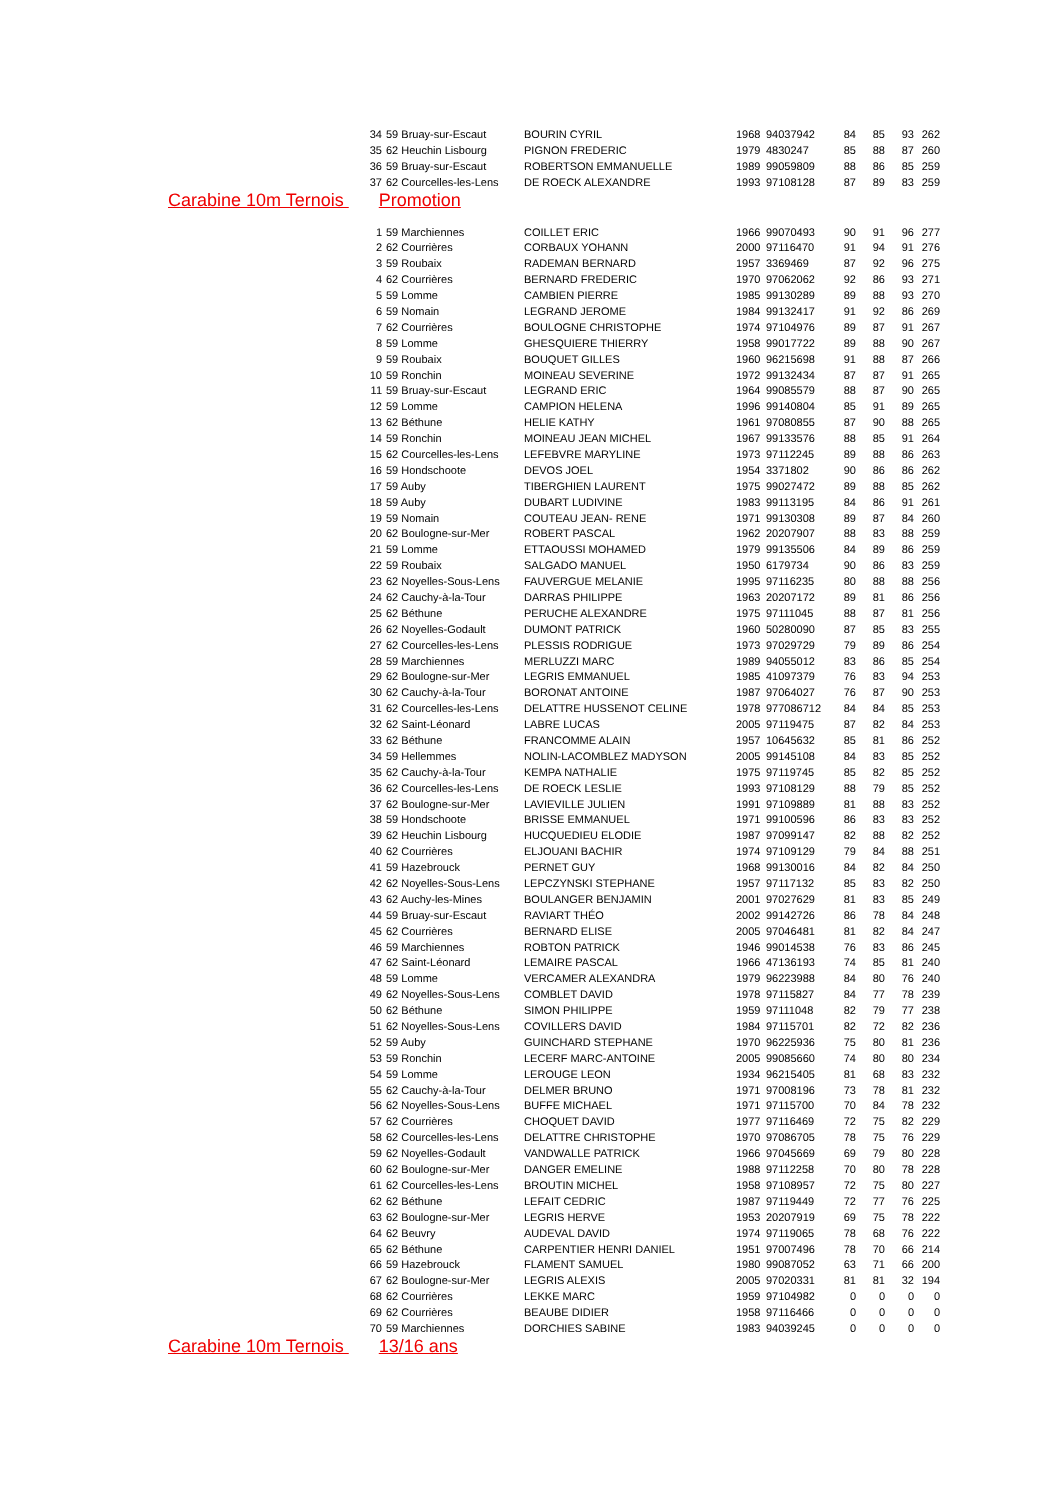| 34 | 59 Bruay-sur-Escaut | BOURIN CYRIL | 1968 | 94037942 | 84 | 85 | 93 | 262 |
| 35 | 62 Heuchin Lisbourg | PIGNON FREDERIC | 1979 | 4830247 | 85 | 88 | 87 | 260 |
| 36 | 59 Bruay-sur-Escaut | ROBERTSON EMMANUELLE | 1989 | 99059809 | 88 | 86 | 85 | 259 |
| 37 | 62 Courcelles-les-Lens | DE ROECK ALEXANDRE | 1993 | 97108128 | 87 | 89 | 83 | 259 |
Carabine 10m Ternois Promotion
| 1 | 59 Marchiennes | COILLET ERIC | 1966 | 99070493 | 90 | 91 | 96 | 277 |
| 2 | 62 Courrières | CORBAUX YOHANN | 2000 | 97116470 | 91 | 94 | 91 | 276 |
| 3 | 59 Roubaix | RADEMAN BERNARD | 1957 | 3369469 | 87 | 92 | 96 | 275 |
| 4 | 62 Courrières | BERNARD FREDERIC | 1970 | 97062062 | 92 | 86 | 93 | 271 |
| 5 | 59 Lomme | CAMBIEN PIERRE | 1985 | 99130289 | 89 | 88 | 93 | 270 |
| 6 | 59 Nomain | LEGRAND JEROME | 1984 | 99132417 | 91 | 92 | 86 | 269 |
| 7 | 62 Courrières | BOULOGNE CHRISTOPHE | 1974 | 97104976 | 89 | 87 | 91 | 267 |
| 8 | 59 Lomme | GHESQUIERE THIERRY | 1958 | 99017722 | 89 | 88 | 90 | 267 |
| 9 | 59 Roubaix | BOUQUET GILLES | 1960 | 96215698 | 91 | 88 | 87 | 266 |
| 10 | 59 Ronchin | MOINEAU SEVERINE | 1972 | 99132434 | 87 | 87 | 91 | 265 |
| 11 | 59 Bruay-sur-Escaut | LEGRAND ERIC | 1964 | 99085579 | 88 | 87 | 90 | 265 |
| 12 | 59 Lomme | CAMPION HELENA | 1996 | 99140804 | 85 | 91 | 89 | 265 |
| 13 | 62 Béthune | HELIE KATHY | 1961 | 97080855 | 87 | 90 | 88 | 265 |
| 14 | 59 Ronchin | MOINEAU JEAN MICHEL | 1967 | 99133576 | 88 | 85 | 91 | 264 |
| 15 | 62 Courcelles-les-Lens | LEFEBVRE MARYLINE | 1973 | 97112245 | 89 | 88 | 86 | 263 |
| 16 | 59 Hondschoote | DEVOS JOEL | 1954 | 3371802 | 90 | 86 | 86 | 262 |
| 17 | 59 Auby | TIBERGHIEN LAURENT | 1975 | 99027472 | 89 | 88 | 85 | 262 |
| 18 | 59 Auby | DUBART LUDIVINE | 1983 | 99113195 | 84 | 86 | 91 | 261 |
| 19 | 59 Nomain | COUTEAU JEAN- RENE | 1971 | 99130308 | 89 | 87 | 84 | 260 |
| 20 | 62 Boulogne-sur-Mer | ROBERT PASCAL | 1962 | 20207907 | 88 | 83 | 88 | 259 |
| 21 | 59 Lomme | ETTAOUSSI MOHAMED | 1979 | 99135506 | 84 | 89 | 86 | 259 |
| 22 | 59 Roubaix | SALGADO MANUEL | 1950 | 6179734 | 90 | 86 | 83 | 259 |
| 23 | 62 Noyelles-Sous-Lens | FAUVERGUE MELANIE | 1995 | 97116235 | 80 | 88 | 88 | 256 |
| 24 | 62 Cauchy-à-la-Tour | DARRAS PHILIPPE | 1963 | 20207172 | 89 | 81 | 86 | 256 |
| 25 | 62 Béthune | PERUCHE ALEXANDRE | 1975 | 97111045 | 88 | 87 | 81 | 256 |
| 26 | 62 Noyelles-Godault | DUMONT PATRICK | 1960 | 50280090 | 87 | 85 | 83 | 255 |
| 27 | 62 Courcelles-les-Lens | PLESSIS RODRIGUE | 1973 | 97029729 | 79 | 89 | 86 | 254 |
| 28 | 59 Marchiennes | MERLUZZI MARC | 1989 | 94055012 | 83 | 86 | 85 | 254 |
| 29 | 62 Boulogne-sur-Mer | LEGRIS EMMANUEL | 1985 | 41097379 | 76 | 83 | 94 | 253 |
| 30 | 62 Cauchy-à-la-Tour | BORONAT ANTOINE | 1987 | 97064027 | 76 | 87 | 90 | 253 |
| 31 | 62 Courcelles-les-Lens | DELATTRE HUSSENOT CELINE | 1978 | 977086712 | 84 | 84 | 85 | 253 |
| 32 | 62 Saint-Léonard | LABRE LUCAS | 2005 | 97119475 | 87 | 82 | 84 | 253 |
| 33 | 62 Béthune | FRANCOMME ALAIN | 1957 | 10645632 | 85 | 81 | 86 | 252 |
| 34 | 59 Hellemmes | NOLIN-LACOMBLEZ MADYSON | 2005 | 99145108 | 84 | 83 | 85 | 252 |
| 35 | 62 Cauchy-à-la-Tour | KEMPA NATHALIE | 1975 | 97119745 | 85 | 82 | 85 | 252 |
| 36 | 62 Courcelles-les-Lens | DE ROECK LESLIE | 1993 | 97108129 | 88 | 79 | 85 | 252 |
| 37 | 62 Boulogne-sur-Mer | LAVIEVILLE JULIEN | 1991 | 97109889 | 81 | 88 | 83 | 252 |
| 38 | 59 Hondschoote | BRISSE EMMANUEL | 1971 | 99100596 | 86 | 83 | 83 | 252 |
| 39 | 62 Heuchin Lisbourg | HUCQUEDIEU ELODIE | 1987 | 97099147 | 82 | 88 | 82 | 252 |
| 40 | 62 Courrières | ELJOUANI BACHIR | 1974 | 97109129 | 79 | 84 | 88 | 251 |
| 41 | 59 Hazebrouck | PERNET GUY | 1968 | 99130016 | 84 | 82 | 84 | 250 |
| 42 | 62 Noyelles-Sous-Lens | LEPCZYNSKI STEPHANE | 1957 | 97117132 | 85 | 83 | 82 | 250 |
| 43 | 62 Auchy-les-Mines | BOULANGER BENJAMIN | 2001 | 97027629 | 81 | 83 | 85 | 249 |
| 44 | 59 Bruay-sur-Escaut | RAVIART THÉO | 2002 | 99142726 | 86 | 78 | 84 | 248 |
| 45 | 62 Courrières | BERNARD ELISE | 2005 | 97046481 | 81 | 82 | 84 | 247 |
| 46 | 59 Marchiennes | ROBTON PATRICK | 1946 | 99014538 | 76 | 83 | 86 | 245 |
| 47 | 62 Saint-Léonard | LEMAIRE PASCAL | 1966 | 47136193 | 74 | 85 | 81 | 240 |
| 48 | 59 Lomme | VERCAMER ALEXANDRA | 1979 | 96223988 | 84 | 80 | 76 | 240 |
| 49 | 62 Noyelles-Sous-Lens | COMBLET DAVID | 1978 | 97115827 | 84 | 77 | 78 | 239 |
| 50 | 62 Béthune | SIMON PHILIPPE | 1959 | 97111048 | 82 | 79 | 77 | 238 |
| 51 | 62 Noyelles-Sous-Lens | COVILLERS DAVID | 1984 | 97115701 | 82 | 72 | 82 | 236 |
| 52 | 59 Auby | GUINCHARD STEPHANE | 1970 | 96225936 | 75 | 80 | 81 | 236 |
| 53 | 59 Ronchin | LECERF MARC-ANTOINE | 2005 | 99085660 | 74 | 80 | 80 | 234 |
| 54 | 59 Lomme | LEROUGE LEON | 1934 | 96215405 | 81 | 68 | 83 | 232 |
| 55 | 62 Cauchy-à-la-Tour | DELMER BRUNO | 1971 | 97008196 | 73 | 78 | 81 | 232 |
| 56 | 62 Noyelles-Sous-Lens | BUFFE MICHAEL | 1971 | 97115700 | 70 | 84 | 78 | 232 |
| 57 | 62 Courrières | CHOQUET DAVID | 1977 | 97116469 | 72 | 75 | 82 | 229 |
| 58 | 62 Courcelles-les-Lens | DELATTRE CHRISTOPHE | 1970 | 97086705 | 78 | 75 | 76 | 229 |
| 59 | 62 Noyelles-Godault | VANDWALLE PATRICK | 1966 | 97045669 | 69 | 79 | 80 | 228 |
| 60 | 62 Boulogne-sur-Mer | DANGER EMELINE | 1988 | 97112258 | 70 | 80 | 78 | 228 |
| 61 | 62 Courcelles-les-Lens | BROUTIN MICHEL | 1958 | 97108957 | 72 | 75 | 80 | 227 |
| 62 | 62 Béthune | LEFAIT CEDRIC | 1987 | 97119449 | 72 | 77 | 76 | 225 |
| 63 | 62 Boulogne-sur-Mer | LEGRIS HERVE | 1953 | 20207919 | 69 | 75 | 78 | 222 |
| 64 | 62 Beuvry | AUDEVAL DAVID | 1974 | 97119065 | 78 | 68 | 76 | 222 |
| 65 | 62 Béthune | CARPENTIER HENRI DANIEL | 1951 | 97007496 | 78 | 70 | 66 | 214 |
| 66 | 59 Hazebrouck | FLAMENT SAMUEL | 1980 | 99087052 | 63 | 71 | 66 | 200 |
| 67 | 62 Boulogne-sur-Mer | LEGRIS ALEXIS | 2005 | 97020331 | 81 | 81 | 32 | 194 |
| 68 | 62 Courrières | LEKKE MARC | 1959 | 97104982 | 0 | 0 | 0 | 0 |
| 69 | 62 Courrières | BEAUBE DIDIER | 1958 | 97116466 | 0 | 0 | 0 | 0 |
| 70 | 59 Marchiennes | DORCHIES SABINE | 1983 | 94039245 | 0 | 0 | 0 | 0 |
Carabine 10m Ternois 13/16 ans